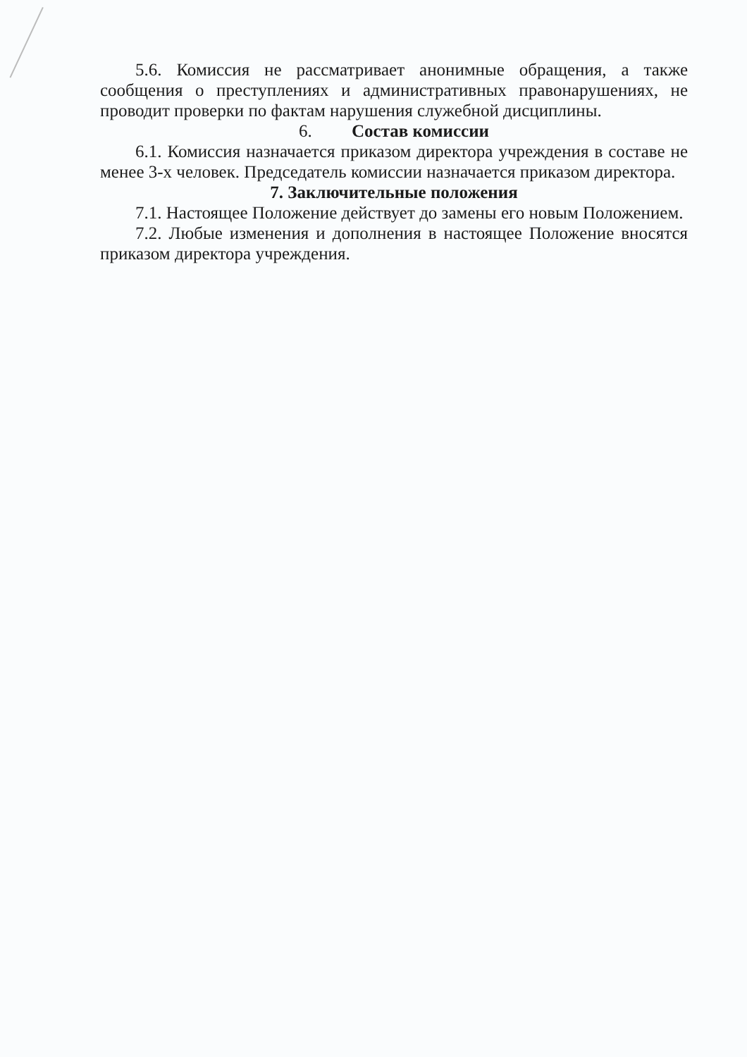5.6. Комиссия не рассматривает анонимные обращения, а также сообщения о преступлениях и административных правонарушениях, не проводит проверки по фактам нарушения служебной дисциплины.
6. Состав комиссии
6.1. Комиссия назначается приказом директора учреждения в составе не менее 3-х человек. Председатель комиссии назначается приказом директора.
7. Заключительные положения
7.1. Настоящее Положение действует до замены его новым Положением.
7.2. Любые изменения и дополнения в настоящее Положение вносятся приказом директора учреждения.